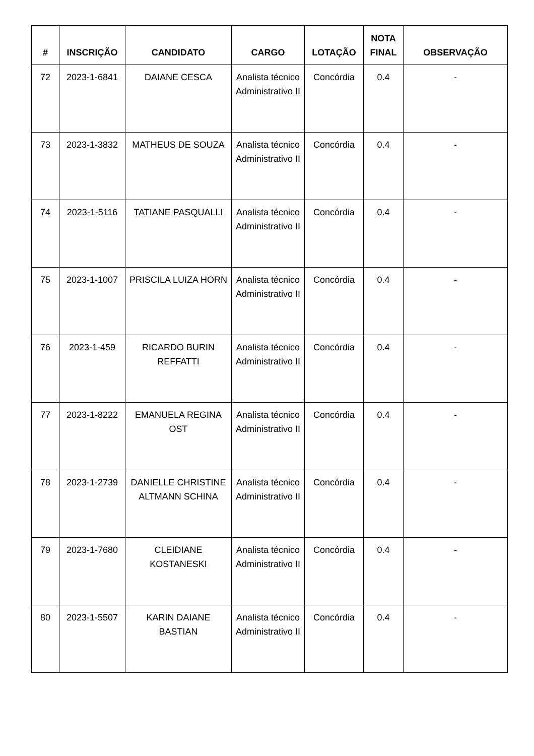| # | INSCRIÇÃO | CANDIDATO | CARGO | LOTAÇÃO | NOTA FINAL | OBSERVAÇÃO |
| --- | --- | --- | --- | --- | --- | --- |
| 72 | 2023-1-6841 | DAIANE CESCA | Analista técnico Administrativo II | Concórdia | 0.4 | - |
| 73 | 2023-1-3832 | MATHEUS DE SOUZA | Analista técnico Administrativo II | Concórdia | 0.4 | - |
| 74 | 2023-1-5116 | TATIANE PASQUALLI | Analista técnico Administrativo II | Concórdia | 0.4 | - |
| 75 | 2023-1-1007 | PRISCILA LUIZA HORN | Analista técnico Administrativo II | Concórdia | 0.4 | - |
| 76 | 2023-1-459 | RICARDO BURIN REFFATTI | Analista técnico Administrativo II | Concórdia | 0.4 | - |
| 77 | 2023-1-8222 | EMANUELA REGINA OST | Analista técnico Administrativo II | Concórdia | 0.4 | - |
| 78 | 2023-1-2739 | DANIELLE CHRISTINE ALTMANN SCHINA | Analista técnico Administrativo II | Concórdia | 0.4 | - |
| 79 | 2023-1-7680 | CLEIDIANE KOSTANESKI | Analista técnico Administrativo II | Concórdia | 0.4 | - |
| 80 | 2023-1-5507 | KARIN DAIANE BASTIAN | Analista técnico Administrativo II | Concórdia | 0.4 | - |